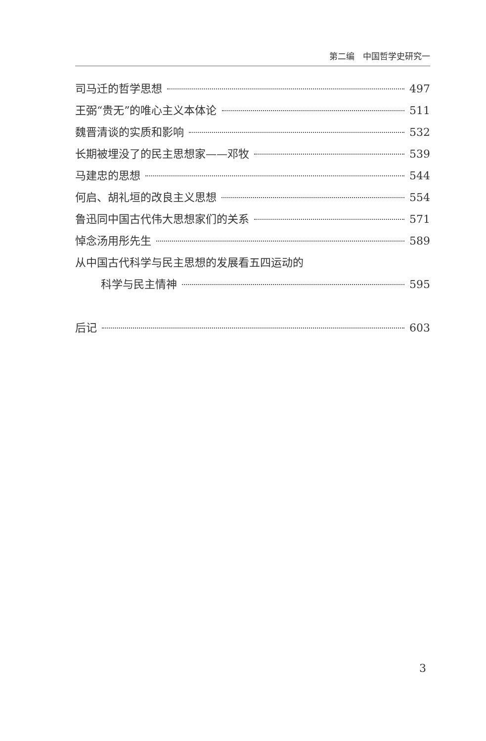第二编　中国哲学史研究一
司马迁的哲学思想 497
王弼“贵无”的唯心主义本体论 511
魏晋清谈的实质和影响 532
长期被埋没了的民主思想家——邓牧 539
马建忠的思想 544
何启、胡礼垣的改良主义思想 554
鲁迅同中国古代伟大思想家们的关系 571
悼念汤用彤先生 589
从中国古代科学与民主思想的发展看五四运动的
科学与民主情神 595
后记 603
3